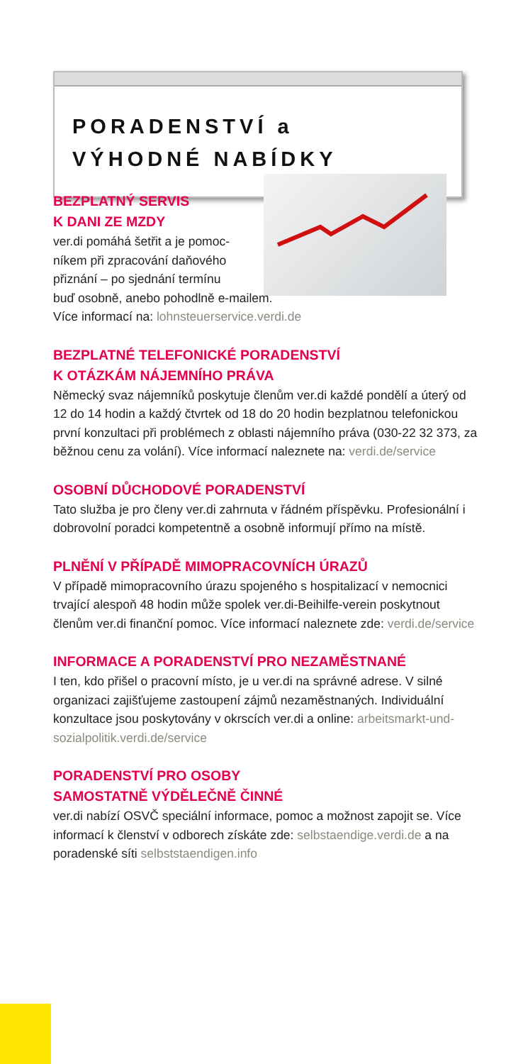PORADENSTVÍ a
VÝHODNÉ NABÍDKY
BEZPLATNÝ SERVIS
K DANI ZE MZDY
ver.di pomáhá šetřit a je pomoc-
níkem při zpracování daňového
přiznání – po sjednání termínu
buď osobně, anebo pohodlně e-mailem.
Více informací na: lohnsteuerservice.verdi.de
BEZPLATNÉ TELEFONICKÉ PORADENSTVÍ
K OTÁZKÁM NÁJEMNÍHO PRÁVA
Německý svaz nájemníků poskytuje členům ver.di každé pondělí a úterý od 12 do 14 hodin a každý čtvrtek od 18 do 20 hodin bezplatnou telefonickou první konzultaci při problémech z oblasti nájemního práva (030-22 32 373, za běžnou cenu za volání). Více informací naleznete na: verdi.de/service
OSOBNÍ DŮCHODOVÉ PORADENSTVÍ
Tato služba je pro členy ver.di zahrnuta v řádném příspěvku. Profesionální i dobrovolní poradci kompetentně a osobně informují přímo na místě.
PLNĚNÍ V PŘÍPADĚ MIMOPRACOVNÍCH ÚRAZŮ
V případě mimopracovního úrazu spojeného s hospitalizací v nemocnici trvající alespoň 48 hodin může spolek ver.di-Beihilfe-verein poskytnout členům ver.di finanční pomoc. Více informací naleznete zde: verdi.de/service
INFORMACE A PORADENSTVÍ PRO NEZAMĚSTNANÉ
I ten, kdo přišel o pracovní místo, je u ver.di na správné adrese. V silné organizaci zajišťujeme zastoupení zájmů nezaměstnaných. Individuální konzultace jsou poskytovány v okrscích ver.di a online: arbeitsmarkt-und-sozialpolitik.verdi.de/service
PORADENSTVÍ PRO OSOBY
SAMOSTATNĚ VÝDĚLEČNĚ ČINNÉ
ver.di nabízí OSVČ speciální informace, pomoc a možnost zapojit se. Více informací k členství v odborech získáte zde: selbstaendige.verdi.de a na poradenské síti selbststaendigen.info